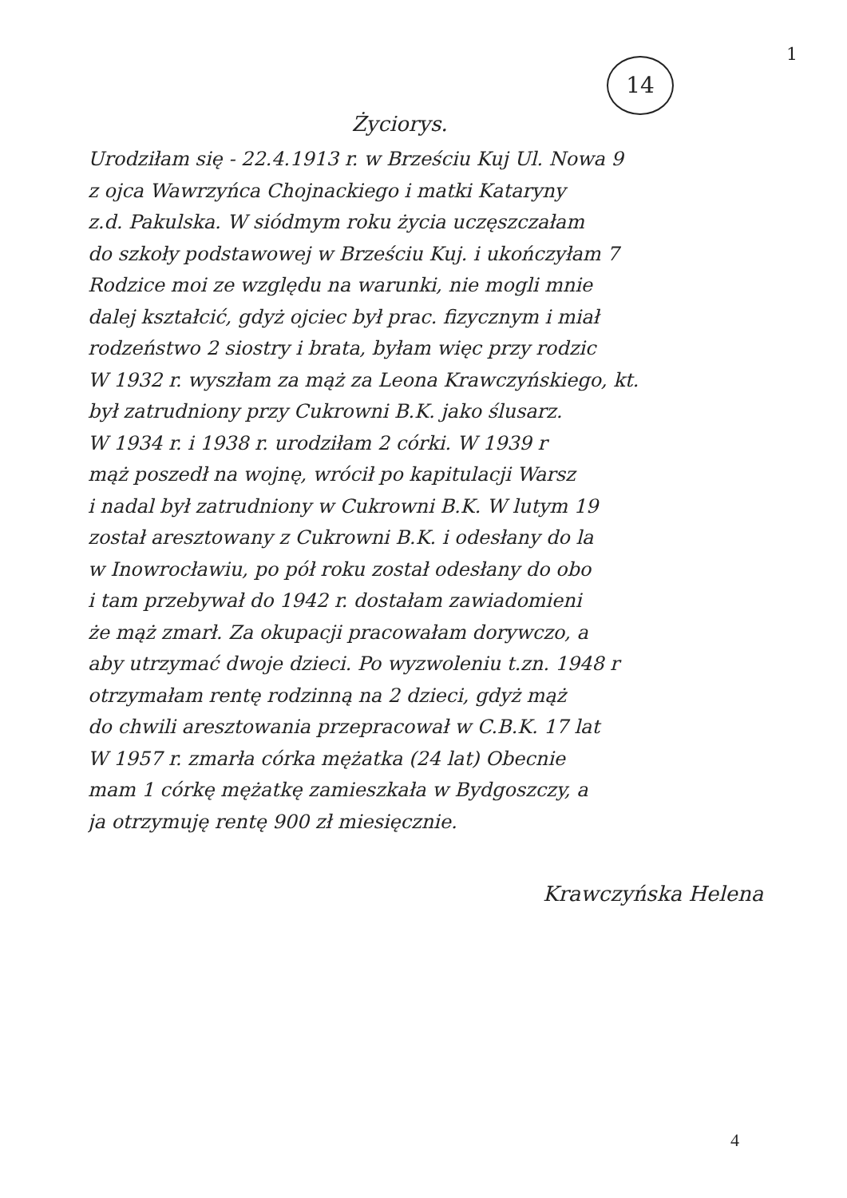1
14
Życiorys.
Urodziłam się - 22.4.1913 r. w Brześciu Kuj Ul. Nowa 9
z ojca Wawrzyńca Chojnackiego i matki Kataryny
z.d. Pakulska. W siódmym roku życia uczęszczałam
do szkoły podstawowej w Brześciu Kuj. i ukończyłam 7
Rodzice moi ze względu na warunki, nie mogli mnie
dalej kształcić, gdyż ojciec był prac. fizycznym i miał
rodzeństwo 2 siostry i brata, byłam więc przy rodzic
W 1932 r. wyszłam za mąż za Leona Krawczyńskiego, kt.
był zatrudniony przy Cukrowni B.K. jako ślusarz.
W 1934 r. i 1938 r. urodziłam 2 córki. W 1939 r
mąż poszedł na wojnę, wrócił po kapitulacji Warsz
i nadal był zatrudniony w Cukrowni B.K. W lutym 19
został aresztowany z Cukrowni B.K. i odesłany do la
w Inowrocławiu, po pół roku został odesłany do obo
i tam przebywał do 1942 r. dostałam zawiadomieni
że mąż zmarł. Za okupacji pracowałam dorywczo, a
aby utrzymać dwoje dzieci. Po wyzwoleniu t.zn. 1948 r
otrzymałam rentę rodzinną na 2 dzieci, gdyż mąż
do chwili aresztowania przepracował w C.B.K. 17 lat
W 1957 r. zmarła córka mężatka (24 lat) Obecnie
mam 1 córkę mężatkę zamieszkała w Bydgoszczy, a
ja otrzymuję rentę 900 zł miesięcznie.
Krawczyńska Helena
4